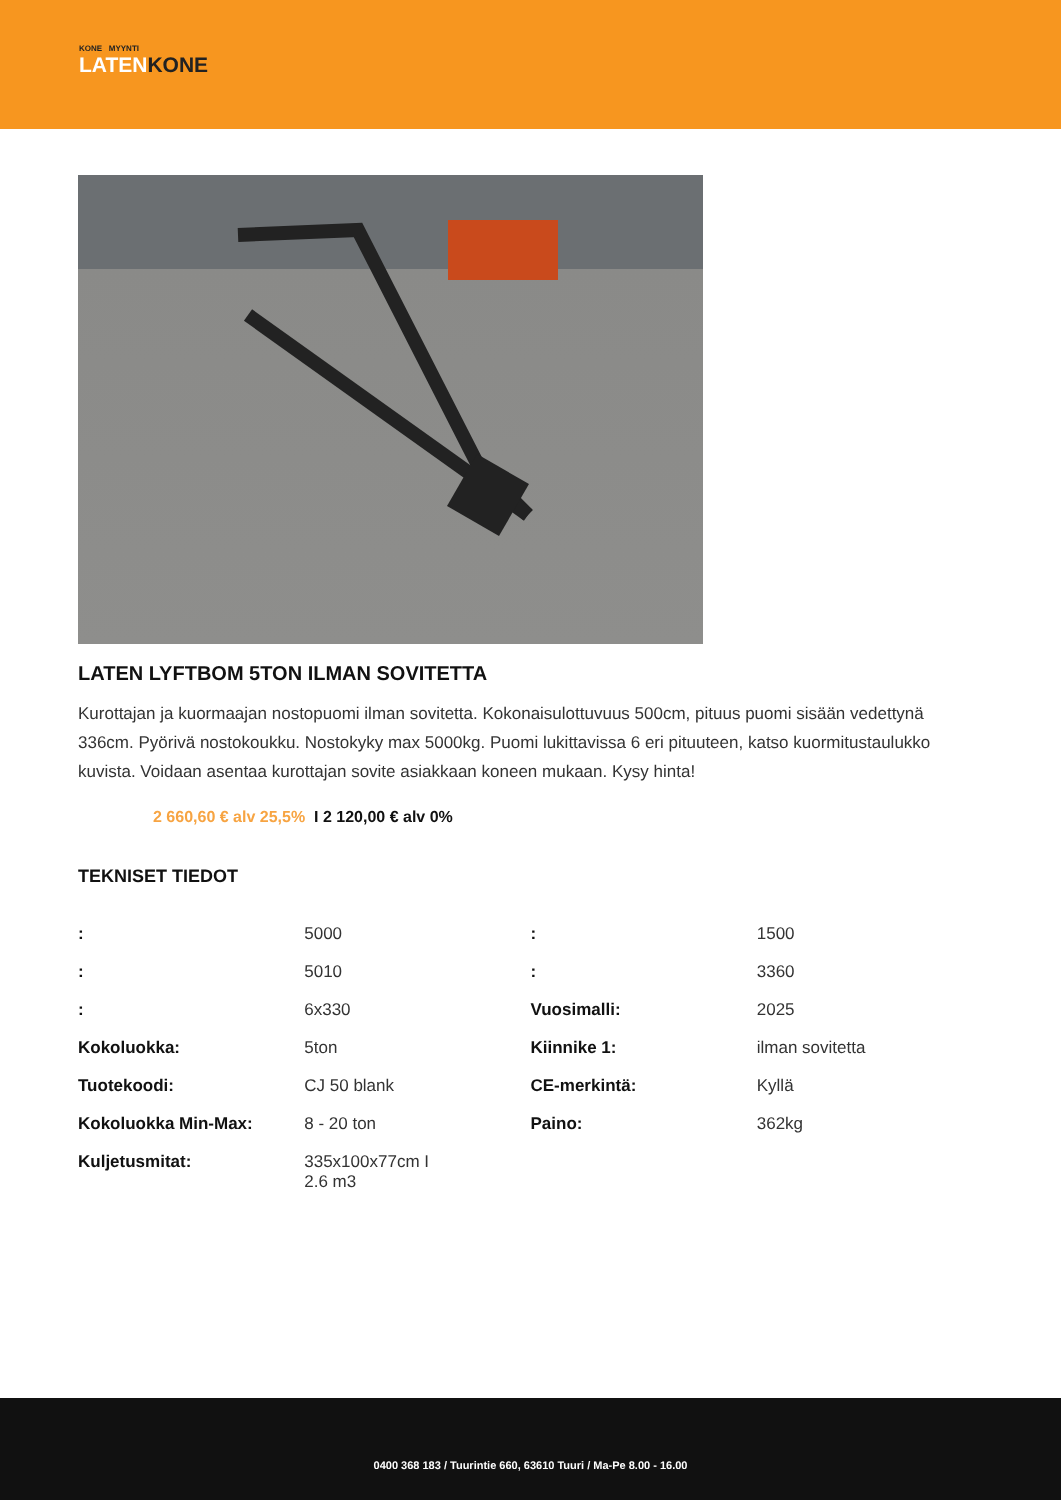KONE MYYNTI
LATENKONE
LATEN LYFTBOM 5TON ILMAN SOVITETTA
Kurottajan ja kuormaajan nostopuomi ilman sovitetta. Kokonaisulottuvuus 500cm, pituus puomi sisään vedettynä 336cm. Pyörivä nostokoukku. Nostokyky max 5000kg. Puomi lukittavissa 6 eri pituuteen, katso kuormitustaulukko kuvista. Voidaan asentaa kurottajan sovite asiakkaan koneen mukaan. Kysy hinta!
2 660,60 € alv 25,5% I 2 120,00 € alv 0%
TEKNISET TIEDOT
| : | 5000 | : | 1500 |
| : | 5010 | : | 3360 |
| : | 6x330 | Vuosimalli: | 2025 |
| Kokoluokka: | 5ton | Kiinnike 1: | ilman sovitetta |
| Tuotekoodi: | CJ 50 blank | CE-merkintä: | Kyllä |
| Kokoluokka Min-Max: | 8 - 20 ton | Paino: | 362kg |
| Kuljetusmitat: | 335x100x77cm I 2.6 m3 | | |
0400 368 183 / Tuurintie 660, 63610 Tuuri / Ma-Pe 8.00 - 16.00